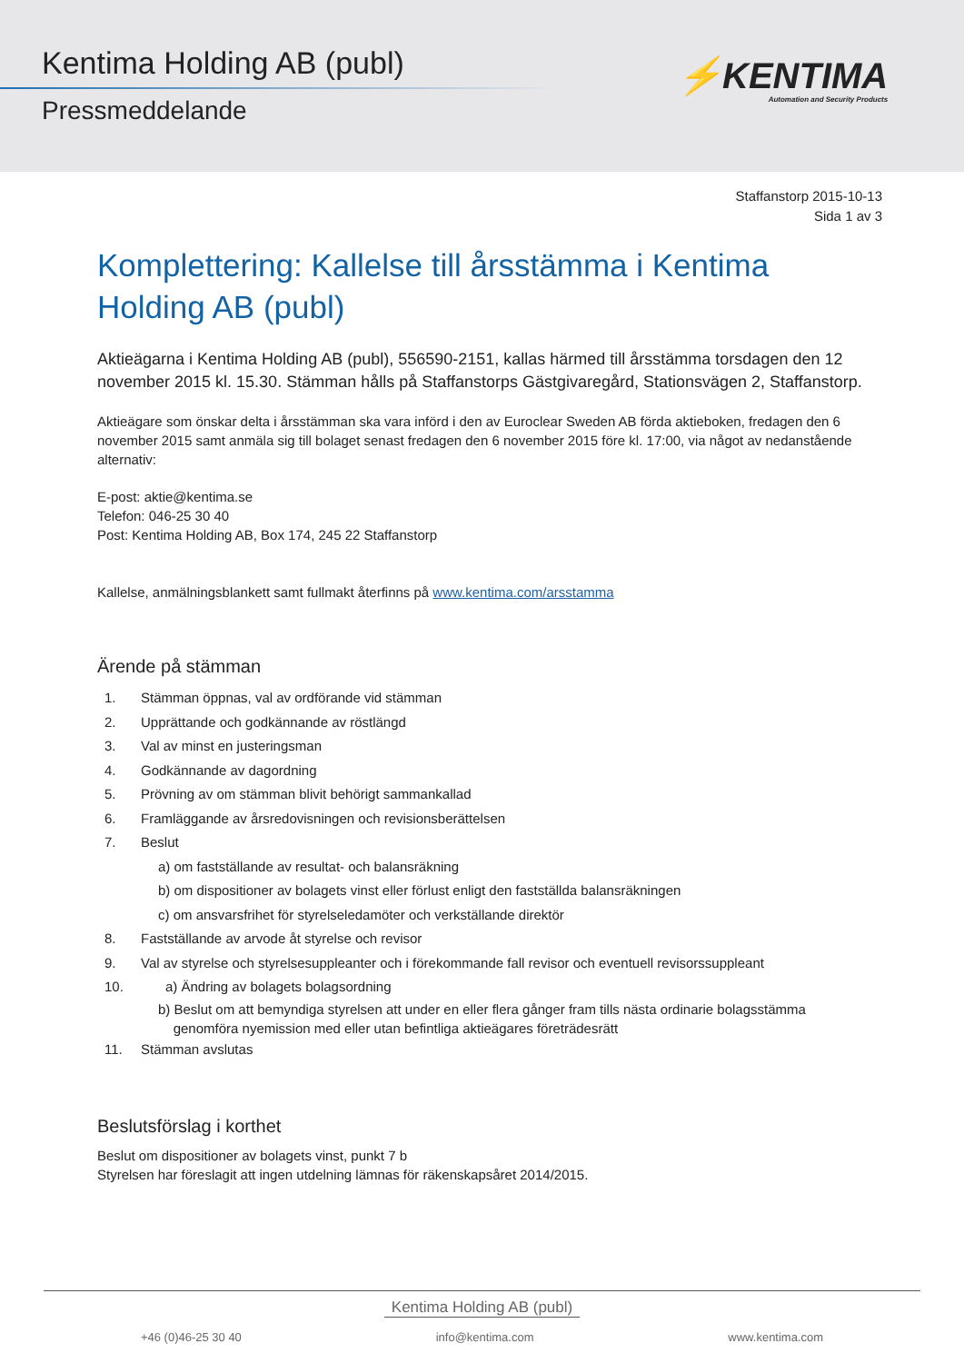Kentima Holding AB (publ)
Pressmeddelande
⚡KENTIMA
Automation and Security Products
Staffanstorp 2015-10-13
Sida 1 av 3
Komplettering: Kallelse till årsstämma i Kentima Holding AB (publ)
Aktieägarna i Kentima Holding AB (publ), 556590-2151, kallas härmed till årsstämma torsdagen den 12 november 2015 kl. 15.30. Stämman hålls på Staffanstorps Gästgivaregård, Stationsvägen 2, Staffanstorp.
Aktieägare som önskar delta i årsstämman ska vara införd i den av Euroclear Sweden AB förda aktieboken, fredagen den 6 november 2015 samt anmäla sig till bolaget senast fredagen den 6 november 2015 före kl. 17:00, via något av nedanstående alternativ:
E-post: aktie@kentima.se
Telefon: 046-25 30 40
Post: Kentima Holding AB, Box 174, 245 22 Staffanstorp
Kallelse, anmälningsblankett samt fullmakt återfinns på www.kentima.com/arsstamma
Ärende på stämman
1. Stämman öppnas, val av ordförande vid stämman
2. Upprättande och godkännande av röstlängd
3. Val av minst en justeringsman
4. Godkännande av dagordning
5. Prövning av om stämman blivit behörigt sammankallad
6. Framläggande av årsredovisningen och revisionsberättelsen
7. Beslut
a) om fastställande av resultat- och balansräkning
b) om dispositioner av bolagets vinst eller förlust enligt den fastställda balansräkningen
c) om ansvarsfrihet för styrelseledamöter och verkställande direktör
8. Fastställande av arvode åt styrelse och revisor
9. Val av styrelse och styrelsesuppleanter och i förekommande fall revisor och eventuell revisorssuppleant
10. a) Ändring av bolagets bolagsordning
b) Beslut om att bemyndiga styrelsen att under en eller flera gånger fram tills nästa ordinarie bolagsstämma
genomföra nyemission med eller utan befintliga aktieägares företrädesrätt
11. Stämman avslutas
Beslutsförslag i korthet
Beslut om dispositioner av bolagets vinst, punkt 7 b
Styrelsen har föreslagit att ingen utdelning lämnas för räkenskapsåret 2014/2015.
Kentima Holding AB (publ)
+46 (0)46-25 30 40 info@kentima.com www.kentima.com